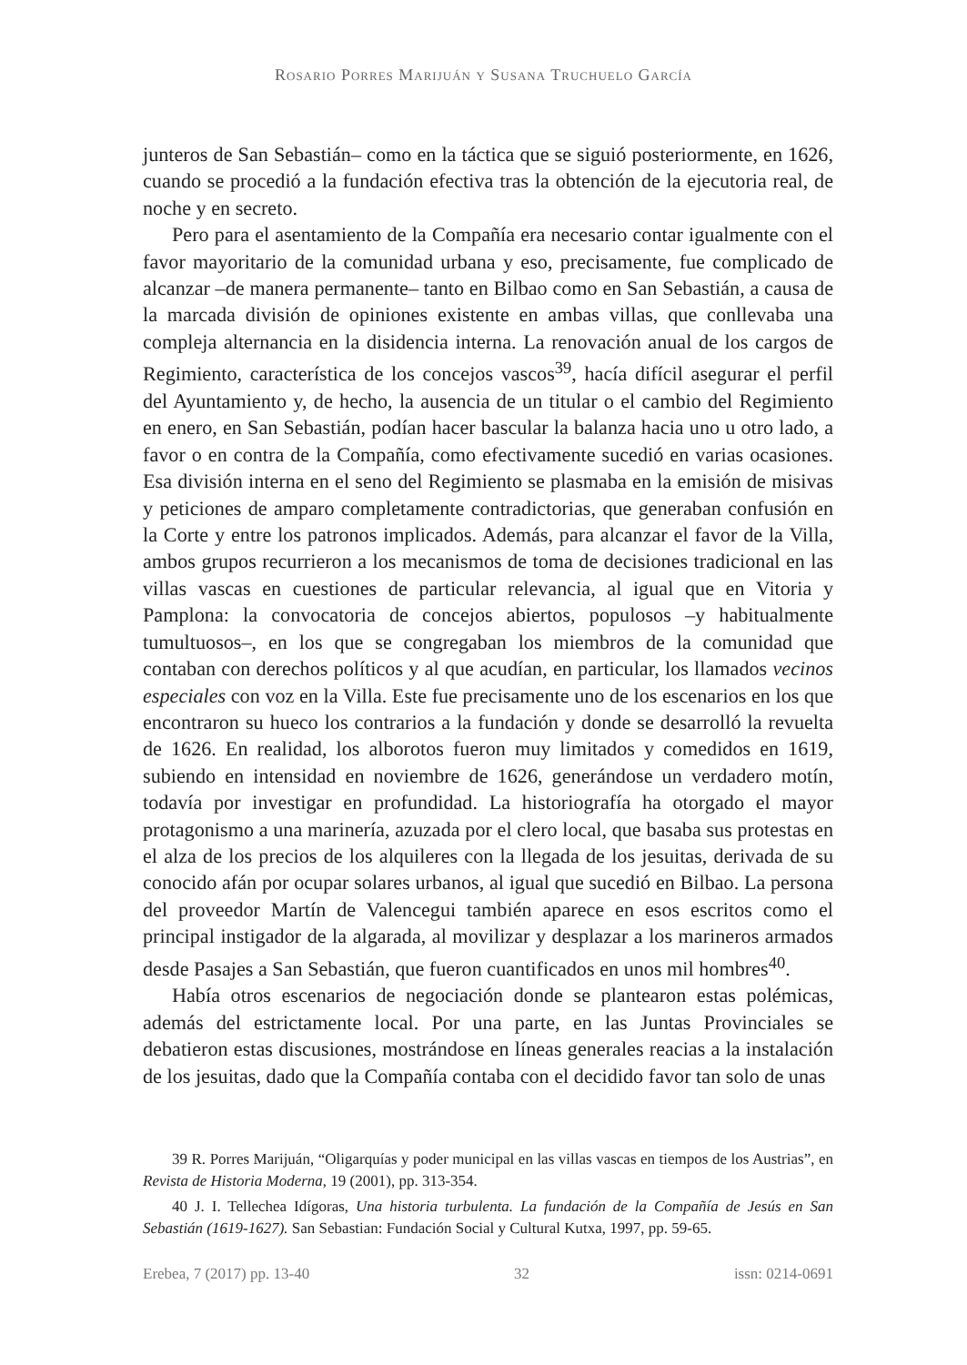Rosario Porres Marijuán y Susana Truchuelo García
junteros de San Sebastián– como en la táctica que se siguió posteriormente, en 1626, cuando se procedió a la fundación efectiva tras la obtención de la ejecutoria real, de noche y en secreto.
Pero para el asentamiento de la Compañía era necesario contar igualmente con el favor mayoritario de la comunidad urbana y eso, precisamente, fue complicado de alcanzar –de manera permanente– tanto en Bilbao como en San Sebastián, a causa de la marcada división de opiniones existente en ambas villas, que conllevaba una compleja alternancia en la disidencia interna. La renovación anual de los cargos de Regimiento, característica de los concejos vascos<sup>39</sup>, hacía difícil asegurar el perfil del Ayuntamiento y, de hecho, la ausencia de un titular o el cambio del Regimiento en enero, en San Sebastián, podían hacer bascular la balanza hacia uno u otro lado, a favor o en contra de la Compañía, como efectivamente sucedió en varias ocasiones. Esa división interna en el seno del Regimiento se plasmaba en la emisión de misivas y peticiones de amparo completamente contradictorias, que generaban confusión en la Corte y entre los patronos implicados. Además, para alcanzar el favor de la Villa, ambos grupos recurrieron a los mecanismos de toma de decisiones tradicional en las villas vascas en cuestiones de particular relevancia, al igual que en Vitoria y Pamplona: la convocatoria de concejos abiertos, populosos –y habitualmente tumultuosos–, en los que se congregaban los miembros de la comunidad que contaban con derechos políticos y al que acudían, en particular, los llamados vecinos especiales con voz en la Villa. Este fue precisamente uno de los escenarios en los que encontraron su hueco los contrarios a la fundación y donde se desarrolló la revuelta de 1626. En realidad, los alborotos fueron muy limitados y comedidos en 1619, subiendo en intensidad en noviembre de 1626, generándose un verdadero motín, todavía por investigar en profundidad. La historiografía ha otorgado el mayor protagonismo a una marinería, azuzada por el clero local, que basaba sus protestas en el alza de los precios de los alquileres con la llegada de los jesuitas, derivada de su conocido afán por ocupar solares urbanos, al igual que sucedió en Bilbao. La persona del proveedor Martín de Valencegui también aparece en esos escritos como el principal instigador de la algarada, al movilizar y desplazar a los marineros armados desde Pasajes a San Sebastián, que fueron cuantificados en unos mil hombres<sup>40</sup>.
Había otros escenarios de negociación donde se plantearon estas polémicas, además del estrictamente local. Por una parte, en las Juntas Provinciales se debatieron estas discusiones, mostrándose en líneas generales reacias a la instalación de los jesuitas, dado que la Compañía contaba con el decidido favor tan solo de unas
39 R. Porres Marijuán, “Oligarquías y poder municipal en las villas vascas en tiempos de los Austrias”, en Revista de Historia Moderna, 19 (2001), pp. 313-354.
40 J. I. Tellechea Idígoras, Una historia turbulenta. La fundación de la Compañía de Jesús en San Sebastián (1619-1627). San Sebastian: Fundación Social y Cultural Kutxa, 1997, pp. 59-65.
Erebea, 7 (2017) pp. 13-40 32 issn: 0214-0691